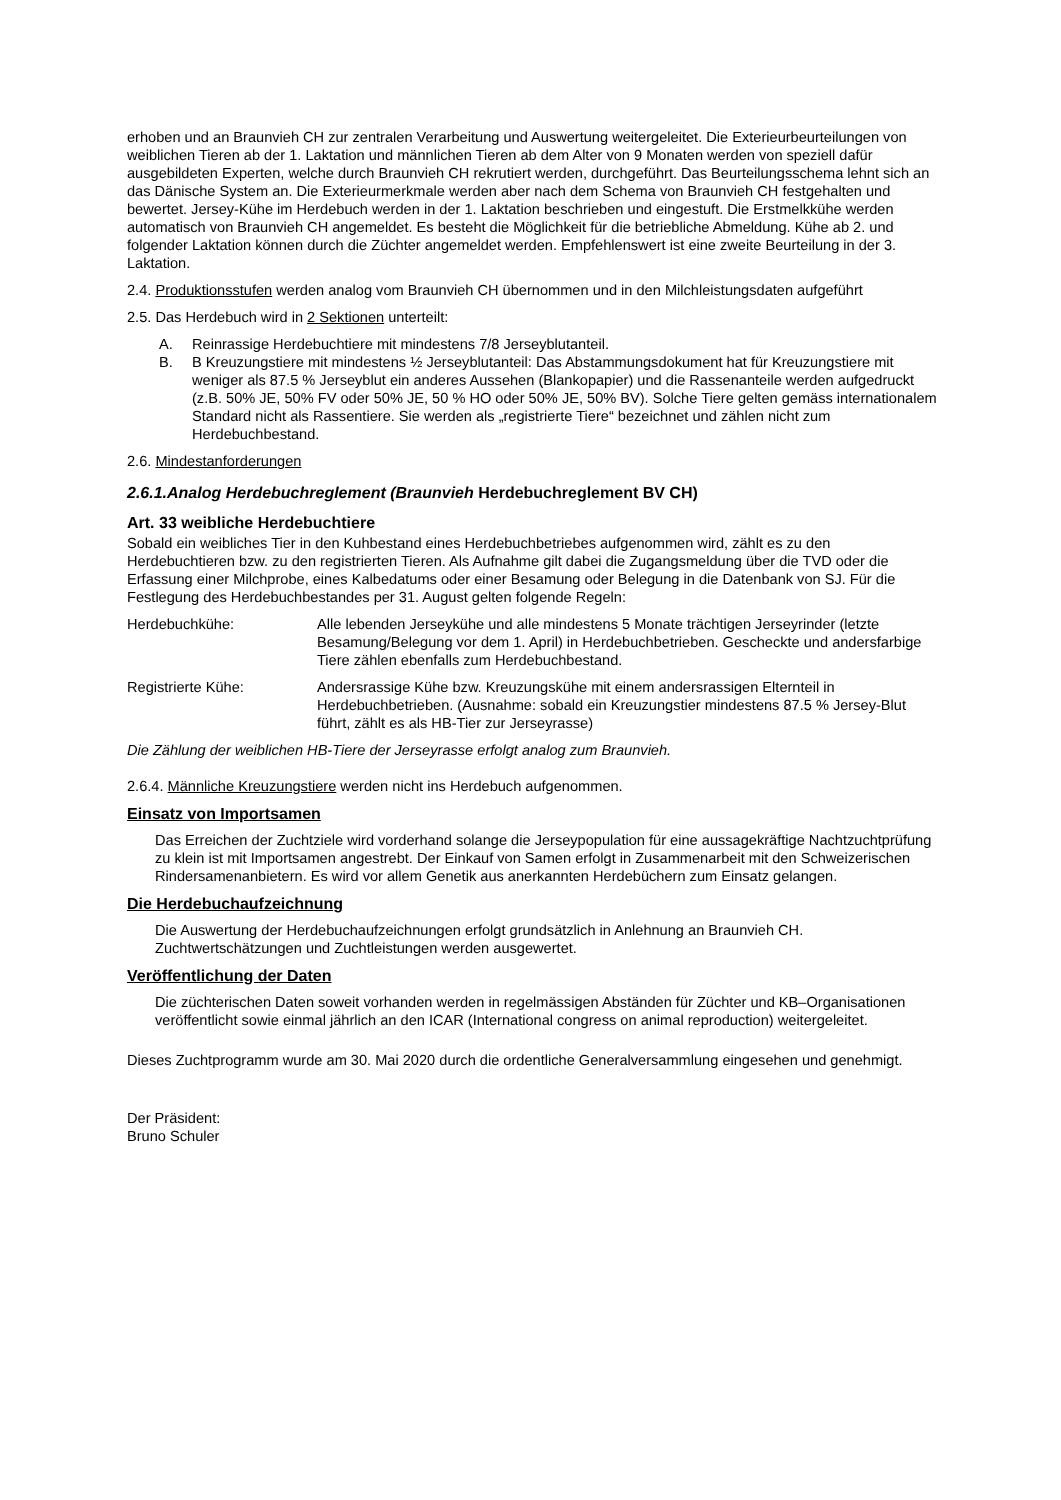erhoben und an Braunvieh CH zur zentralen Verarbeitung und Auswertung weitergeleitet. Die Exterieurbeurteilungen von weiblichen Tieren ab der 1. Laktation und männlichen Tieren ab dem Alter von 9 Monaten werden von speziell dafür ausgebildeten Experten, welche durch Braunvieh CH rekrutiert werden, durchgeführt. Das Beurteilungsschema lehnt sich an das Dänische System an. Die Exterieurmerkmale werden aber nach dem Schema von Braunvieh CH festgehalten und bewertet. Jersey-Kühe im Herdebuch werden in der 1. Laktation beschrieben und eingestuft. Die Erstmelkkühe werden automatisch von Braunvieh CH angemeldet. Es besteht die Möglichkeit für die betriebliche Abmeldung. Kühe ab 2. und folgender Laktation können durch die Züchter angemeldet werden. Empfehlenswert ist eine zweite Beurteilung in der 3. Laktation.
2.4. Produktionsstufen werden analog vom Braunvieh CH übernommen und in den Milchleistungsdaten aufgeführt
2.5. Das Herdebuch wird in 2 Sektionen unterteilt:
A. Reinrassige Herdebuchtiere mit mindestens 7/8 Jerseyblutanteil.
B. B Kreuzungstiere mit mindestens ½ Jerseyblutanteil: Das Abstammungsdokument hat für Kreuzungstiere mit weniger als 87.5 % Jerseyblut ein anderes Aussehen (Blankopapier) und die Rassenanteile werden aufgedruckt (z.B. 50% JE, 50% FV oder 50% JE, 50 % HO oder 50% JE, 50% BV). Solche Tiere gelten gemäss internationalem Standard nicht als Rassentiere. Sie werden als „registrierte Tiere“ bezeichnet und zählen nicht zum Herdebuchbestand.
2.6. Mindestanforderungen
2.6.1.Analog Herdebuchreglement (Braunvieh Herdebuchreglement BV CH)
Art. 33 weibliche Herdebuchtiere
Sobald ein weibliches Tier in den Kuhbestand eines Herdebuchbetriebes aufgenommen wird, zählt es zu den Herdebuchtieren bzw. zu den registrierten Tieren. Als Aufnahme gilt dabei die Zugangsmeldung über die TVD oder die Erfassung einer Milchprobe, eines Kalbedatums oder einer Besamung oder Belegung in die Datenbank von SJ. Für die Festlegung des Herdebuchbestandes per 31. August gelten folgende Regeln:
Herdebuchkühe: Alle lebenden Jerseykühe und alle mindestens 5 Monate trächtigen Jerseyrinder (letzte Besamung/Belegung vor dem 1. April) in Herdebuchbetrieben. Gescheckte und andersfarbige Tiere zählen ebenfalls zum Herdebuchbestand.
Registrierte Kühe: Andersrassige Kühe bzw. Kreuzungskühe mit einem andersrassigen Elternteil in Herdebuchbetrieben. (Ausnahme: sobald ein Kreuzungstier mindestens 87.5 % Jersey-Blut führt, zählt es als HB-Tier zur Jerseyrasse)
Die Zählung der weiblichen HB-Tiere der Jerseyrasse erfolgt analog zum Braunvieh.
2.6.4. Männliche Kreuzungstiere werden nicht ins Herdebuch aufgenommen.
Einsatz von Importsamen
Das Erreichen der Zuchtziele wird vorderhand solange die Jerseypopulation für eine aussagekräftige Nachtzuchtprüfung zu klein ist mit Importsamen angestrebt. Der Einkauf von Samen erfolgt in Zusammenarbeit mit den Schweizerischen Rindersamenanbietern. Es wird vor allem Genetik aus anerkannten Herdebüchern zum Einsatz gelangen.
Die Herdebuchaufzeichnung
Die Auswertung der Herdebuchaufzeichnungen erfolgt grundsätzlich in Anlehnung an Braunvieh CH. Zuchtwertschätzungen und Zuchtleistungen werden ausgewertet.
Veröffentlichung der Daten
Die züchterischen Daten soweit vorhanden werden in regelmässigen Abständen für Züchter und KB–Organisationen veröffentlicht sowie einmal jährlich an den ICAR (International congress on animal reproduction) weitergeleitet.
Dieses Zuchtprogramm wurde am 30. Mai 2020 durch die ordentliche Generalversammlung eingesehen und genehmigt.
Der Präsident:
Bruno Schuler